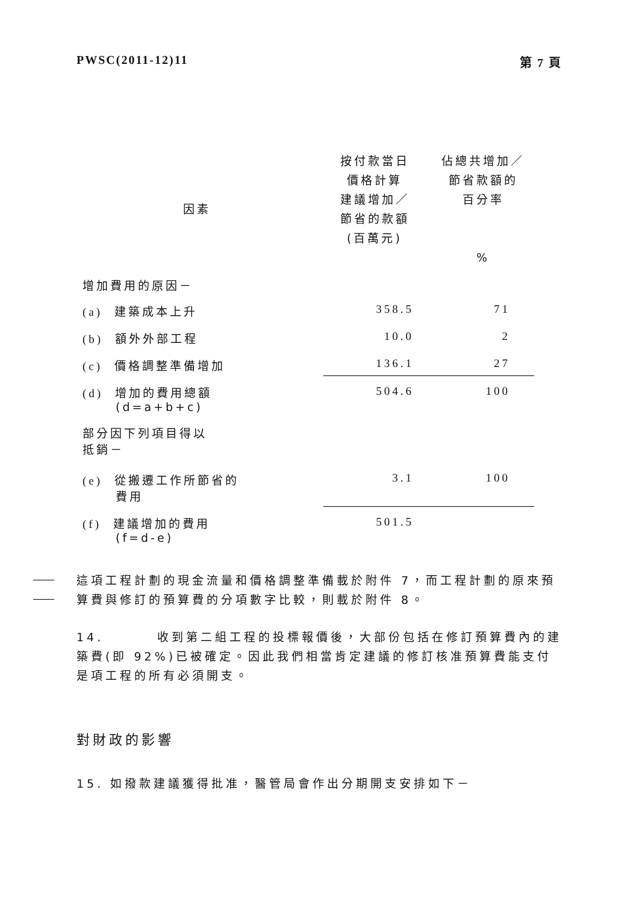PWSC(2011-12)11 第 7 頁
| 因素 | 按付款當日 價格計算 建議增加／ 節省的款額 (百萬元) | 佔總共增加／ 節省款額的 百分率 % |
| --- | --- | --- |
| 增加費用的原因－ | | |
| (a) 建築成本上升 | 358.5 | 71 |
| (b) 額外外部工程 | 10.0 | 2 |
| (c) 價格調整準備增加 | 136.1 | 27 |
| (d) 增加的費用總額 (d=a+b+c) | 504.6 | 100 |
| 部分因下列項目得以 抵銷－ | | |
| (e) 從搬遷工作所節省的 費用 | 3.1 | 100 |
| (f) 建議增加的費用 (f=d-e) | 501.5 | |
這項工程計劃的現金流量和價格調整準備載於附件 7，而工程計劃的原來預算費與修訂的預算費的分項數字比較，則載於附件 8。
14. 收到第二組工程的投標報價後，大部份包括在修訂預算費內的建築費(即 92%)已被確定。因此我們相當肯定建議的修訂核准預算費能支付是項工程的所有必須開支。
對財政的影響
15. 如撥款建議獲得批准，醫管局會作出分期開支安排如下－